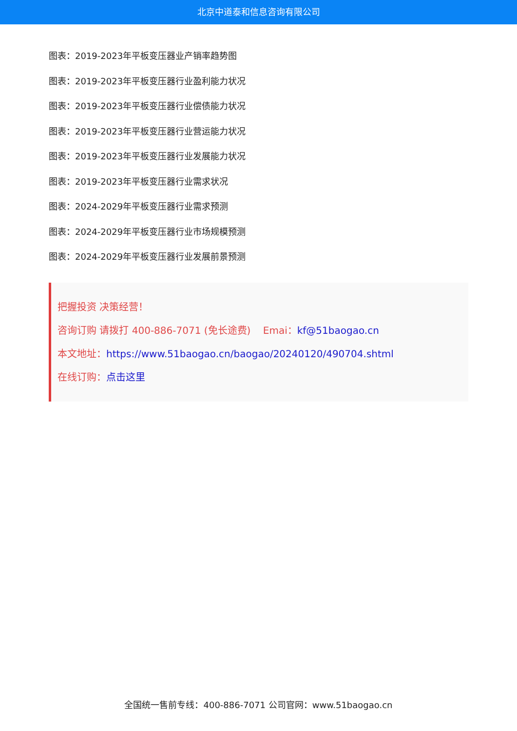北京中道泰和信息咨询有限公司
图表：2019-2023年平板变压器业产销率趋势图
图表：2019-2023年平板变压器行业盈利能力状况
图表：2019-2023年平板变压器行业偿债能力状况
图表：2019-2023年平板变压器行业营运能力状况
图表：2019-2023年平板变压器行业发展能力状况
图表：2019-2023年平板变压器行业需求状况
图表：2024-2029年平板变压器行业需求预测
图表：2024-2029年平板变压器行业市场规模预测
图表：2024-2029年平板变压器行业发展前景预测
把握投资 决策经营！
咨询订购 请拨打 400-886-7071 (免长途费) Emai：kf@51baogao.cn
本文地址：https://www.51baogao.cn/baogao/20240120/490704.shtml
在线订购：点击这里
全国统一售前专线：400-886-7071 公司官网：www.51baogao.cn